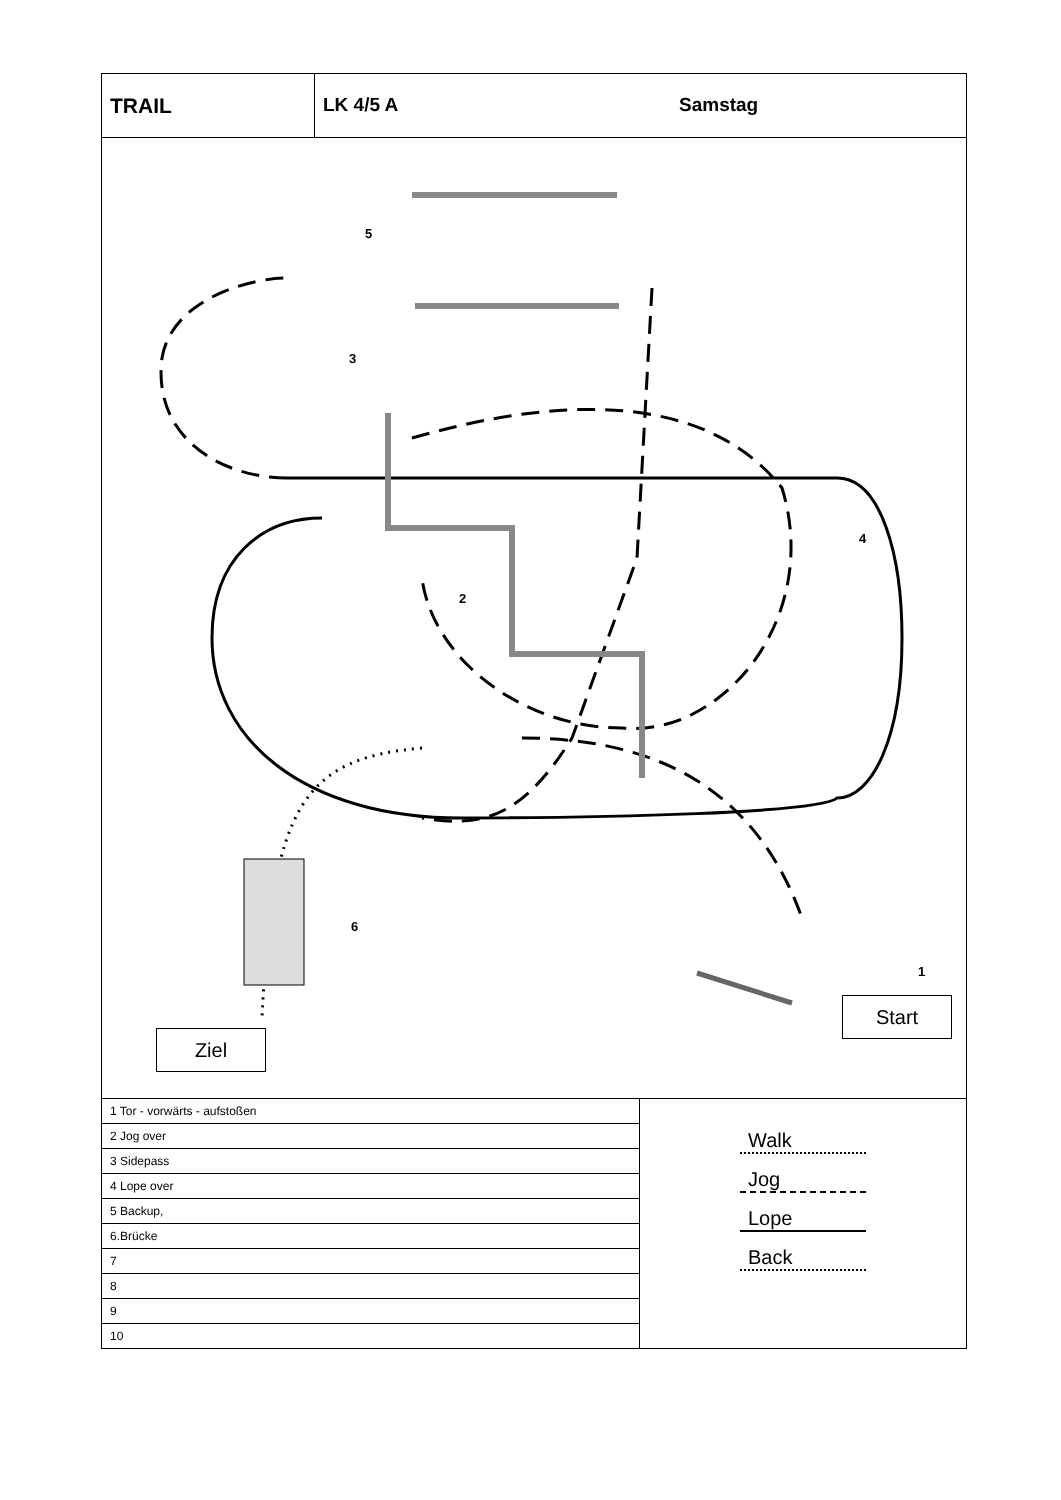TRAIL LK 4/5 A Samstag
Ziel
Start
5
3
4
2
6
1
| 1 Tor - vorwärts - aufstoßen |
| 2 Jog over |
| 3 Sidepass |
| 4 Lope over |
| 5 Backup, |
| 6.Brücke |
| 7 |
| 8 |
| 9 |
| 10 |
Walk
Jog
Lope
Back